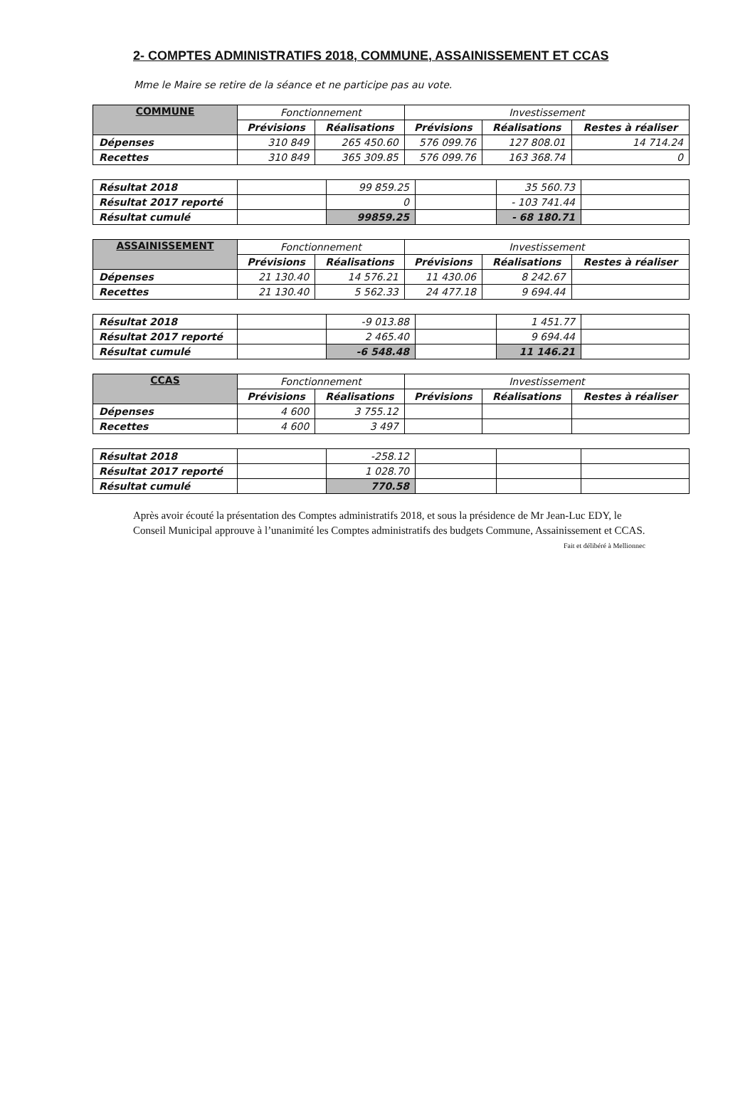2- COMPTES ADMINISTRATIFS 2018, COMMUNE, ASSAINISSEMENT ET CCAS
Mme le Maire se retire de la séance et ne participe pas au vote.
| COMMUNE | Fonctionnement | | Investissement | | |
| --- | --- | --- | --- | --- | --- |
| | Prévisions | Réalisations | Prévisions | Réalisations | Restes à réaliser |
| Dépenses | 310 849 | 265 450.60 | 576 099.76 | 127 808.01 | 14 714.24 |
| Recettes | 310 849 | 365 309.85 | 576 099.76 | 163 368.74 | 0 |
| Résultat 2018 | | 99 859.25 | | 35 560.73 | |
| Résultat 2017 reporté | | 0 | | - 103 741.44 | |
| Résultat cumulé | | 99859.25 | | - 68 180.71 | |
| ASSAINISSEMENT | Fonctionnement | | Investissement | | |
| --- | --- | --- | --- | --- | --- |
| | Prévisions | Réalisations | Prévisions | Réalisations | Restes à réaliser |
| Dépenses | 21 130.40 | 14 576.21 | 11 430.06 | 8 242.67 | |
| Recettes | 21 130.40 | 5 562.33 | 24 477.18 | 9 694.44 | |
| Résultat 2018 | | -9 013.88 | | 1 451.77 | |
| Résultat 2017 reporté | | 2 465.40 | | 9 694.44 | |
| Résultat cumulé | | -6 548.48 | | 11 146.21 | |
| CCAS | Fonctionnement | | Investissement | | |
| --- | --- | --- | --- | --- | --- |
| | Prévisions | Réalisations | Prévisions | Réalisations | Restes à réaliser |
| Dépenses | 4 600 | 3 755.12 | | | |
| Recettes | 4 600 | 3 497 | | | |
| Résultat 2018 | | -258.12 | | | |
| Résultat 2017 reporté | | 1 028.70 | | | |
| Résultat cumulé | | 770.58 | | | |
Après avoir écouté la présentation des Comptes administratifs 2018, et sous la présidence de Mr Jean-Luc EDY, le Conseil Municipal approuve à l’unanimité les Comptes administratifs des budgets Commune, Assainissement et CCAS. Fait et délibéré à Mellionnec